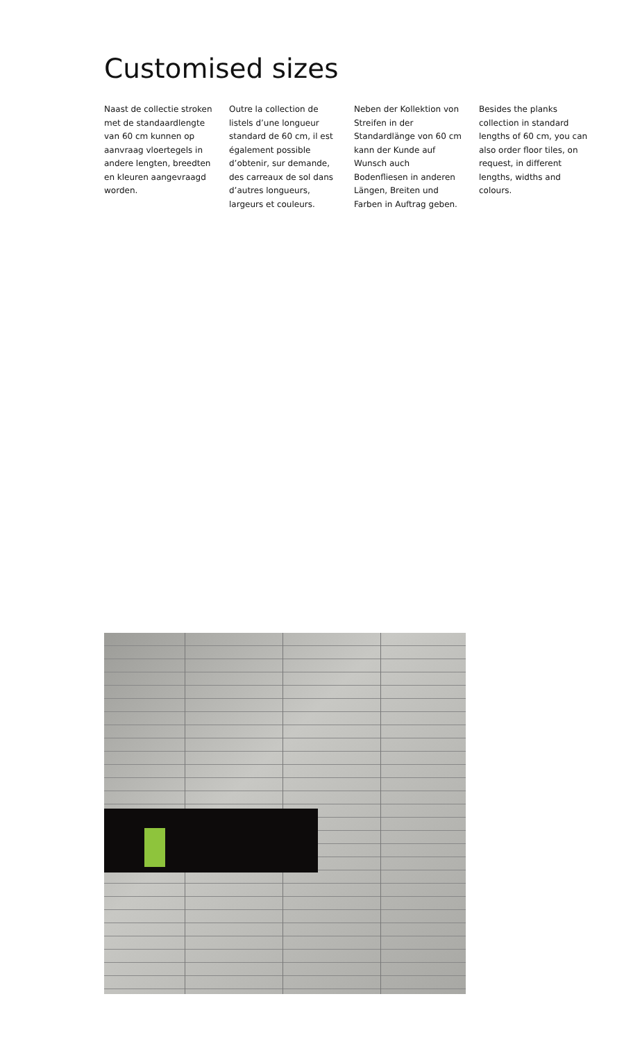Customised sizes
Naast de collectie stroken met de standaardlengte van 60 cm kunnen op aanvraag vloertegels in andere lengten, breedten en kleuren aangevraagd worden.
Outre la collection de listels d’une longueur standard de 60 cm, il est également possible d’obtenir, sur demande, des carreaux de sol dans d’autres longueurs, largeurs et couleurs.
Neben der Kollektion von Streifen in der Standardlänge von 60 cm kann der Kunde auf Wunsch auch Bodenfliesen in anderen Längen, Breiten und Farben in Auftrag geben.
Besides the planks collection in standard lengths of 60 cm, you can also order floor tiles, on request, in different lengths, widths and colours.